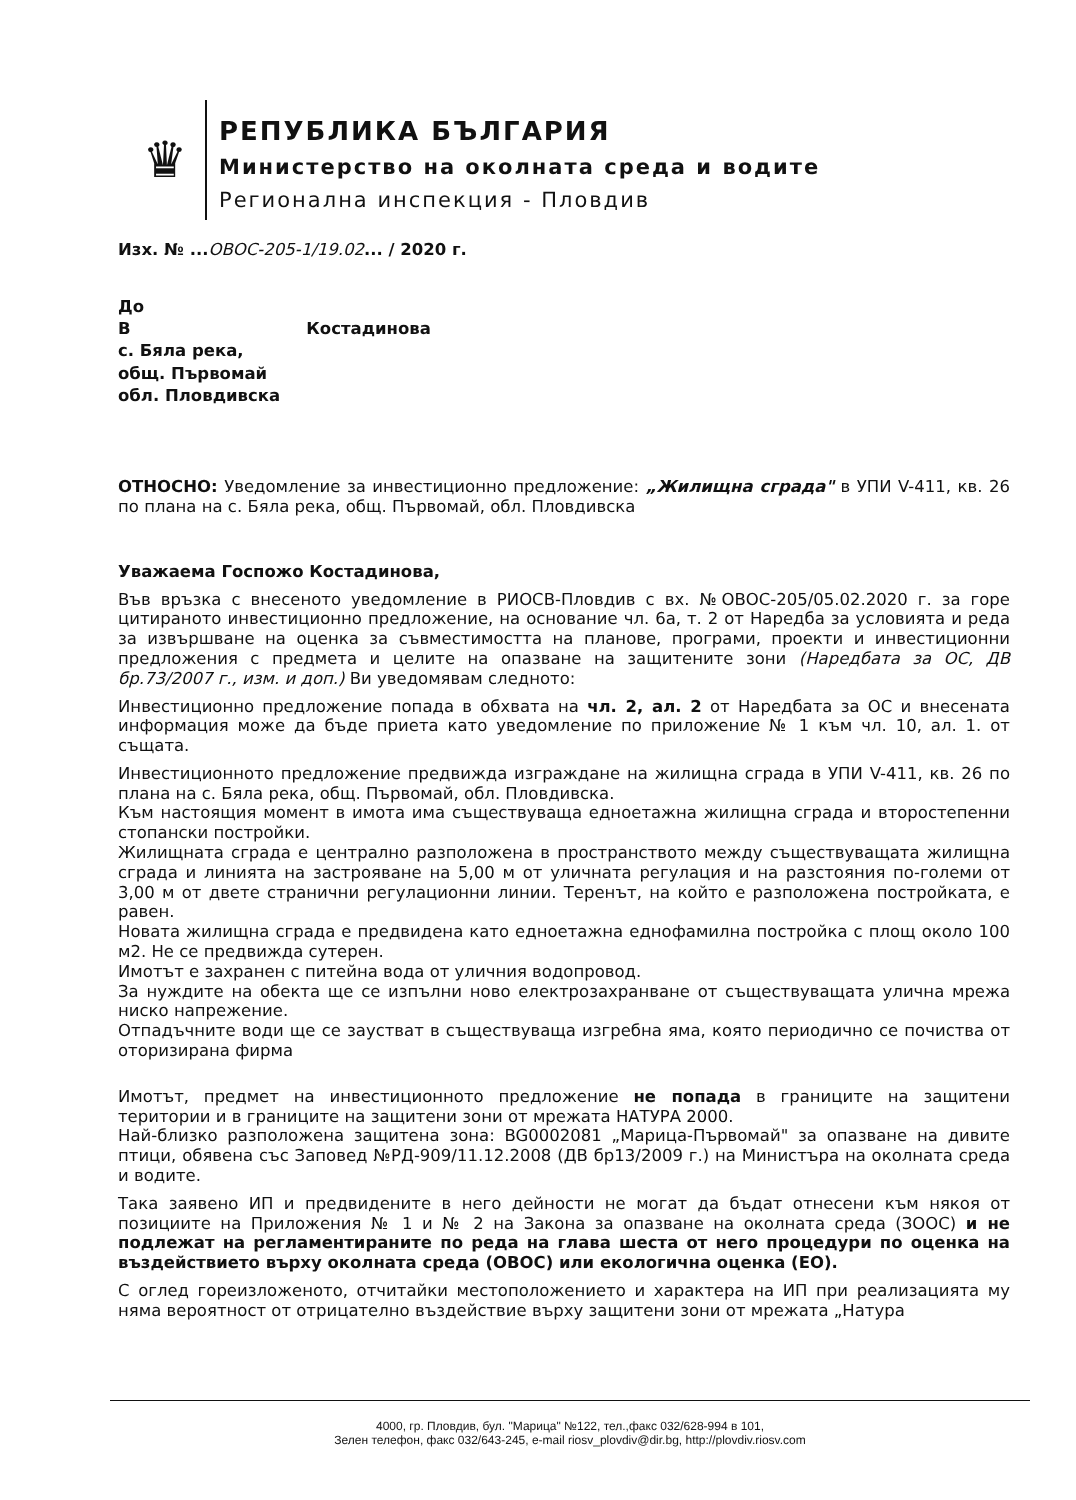♛
РЕПУБЛИКА БЪЛГАРИЯ
Министерство на околната среда и водите
Регионална инспекция - Пловдив
Изх. № ...ОВОС-205-1/19.02... / 2020 г.
До
В Костадинова
с. Бяла река,
общ. Първомай
обл. Пловдивска
ОТНОСНО: Уведомление за инвестиционно предложение: „Жилищна сграда" в УПИ V-411, кв. 26 по плана на с. Бяла река, общ. Първомай, обл. Пловдивска
Уважаема Госпожо Костадинова,
Във връзка с внесеното уведомление в РИОСВ-Пловдив с вх. №ОВОС-205/05.02.2020 г. за горе цитираното инвестиционно предложение, на основание чл. 6а, т. 2 от Наредба за условията и реда за извършване на оценка за съвместимостта на планове, програми, проекти и инвестиционни предложения с предмета и целите на опазване на защитените зони (Наредбата за ОС, ДВ бр.73/2007 г., изм. и доп.) Ви уведомявам следното:
Инвестиционно предложение попада в обхвата на чл. 2, ал. 2 от Наредбата за ОС и внесената информация може да бъде приета като уведомление по приложение № 1 към чл. 10, ал. 1. от същата.
Инвестиционното предложение предвижда изграждане на жилищна сграда в УПИ V-411, кв. 26 по плана на с. Бяла река, общ. Първомай, обл. Пловдивска.
Към настоящия момент в имота има съществуваща едноетажна жилищна сграда и второстепенни стопански постройки.
Жилищната сграда е централно разположена в пространството между съществуващата жилищна сграда и линията на застрояване на 5,00 м от уличната регулация и на разстояния по-големи от 3,00 м от двете странични регулационни линии. Теренът, на който е разположена постройката, е равен.
Новата жилищна сграда е предвидена като едноетажна еднофамилна постройка с площ около 100 м2. Не се предвижда сутерен.
Имотът е захранен с питейна вода от уличния водопровод.
За нуждите на обекта ще се изпълни ново електрозахранване от съществуващата улична мрежа ниско напрежение.
Отпадъчните води ще се заустват в съществуваща изгребна яма, която периодично се почиства от оторизирана фирма
Имотът, предмет на инвестиционното предложение не попада в границите на защитени територии и в границите на защитени зони от мрежата НАТУРА 2000.
Най-близко разположена защитена зона: BG0002081 „Марица-Първомай" за опазване на дивите птици, обявена със Заповед №РД-909/11.12.2008 (ДВ бр13/2009 г.) на Министъра на околната среда и водите.
Така заявено ИП и предвидените в него дейности не могат да бъдат отнесени към някоя от позициите на Приложения № 1 и № 2 на Закона за опазване на околната среда (ЗООС) и не подлежат на регламентираните по реда на глава шеста от него процедури по оценка на въздействието върху околната среда (ОВОС) или екологична оценка (ЕО).
С оглед гореизложеното, отчитайки местоположението и характера на ИП при реализацията му няма вероятност от отрицателно въздействие върху защитени зони от мрежата „Натура
4000, гр. Пловдив, бул. "Марица" №122, тел.,факс 032/628-994 в 101,
Зелен телефон, факс 032/643-245, e-mail riosv_plovdiv@dir.bg, http://plovdiv.riosv.com